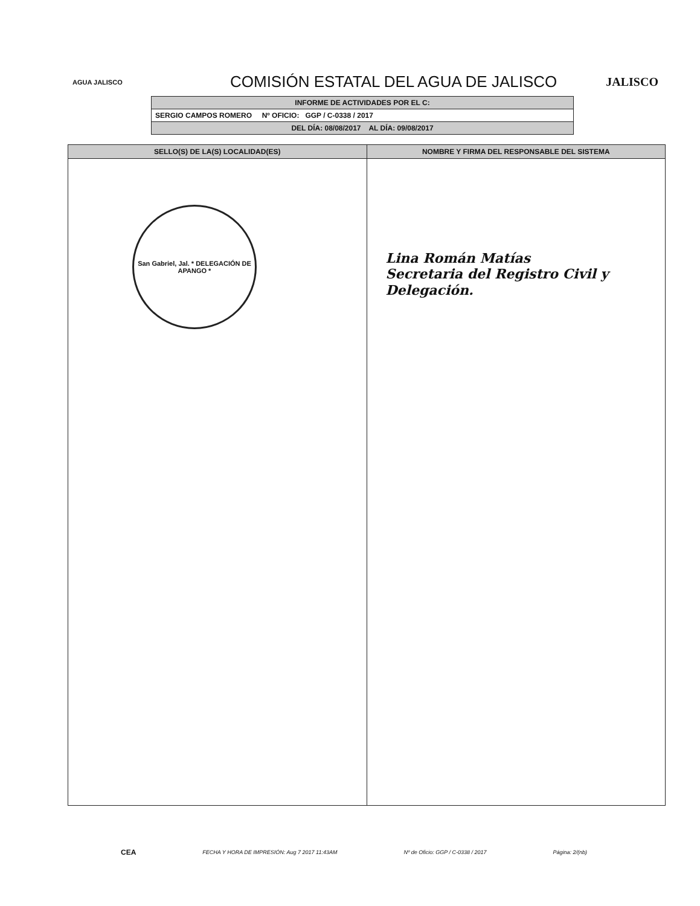AGUA JALISCO
COMISIÓN ESTATAL DEL AGUA DE JALISCO
JALISCO
| INFORME DE ACTIVIDADES POR EL C: |
| SERGIO CAMPOS ROMERO Nº OFICIO: GGP / C-0338 / 2017 |
| DEL DÍA: 08/08/2017 AL DÍA: 09/08/2017 |
| SELLO(S) DE LA(S) LOCALIDAD(ES) | NOMBRE Y FIRMA DEL RESPONSABLE DEL SISTEMA |
| --- | --- |
| San Gabriel, Jal. * DELEGACIÓN DE APANGO * | Lina Román Matías Secretaria del Registro Civil y Delegación. |
CEA FECHA Y HORA DE IMPRESIÓN: Aug 7 2017 11:43AM Nº de Oficio: GGP / C-0338 / 2017 Página: 2/(nb)